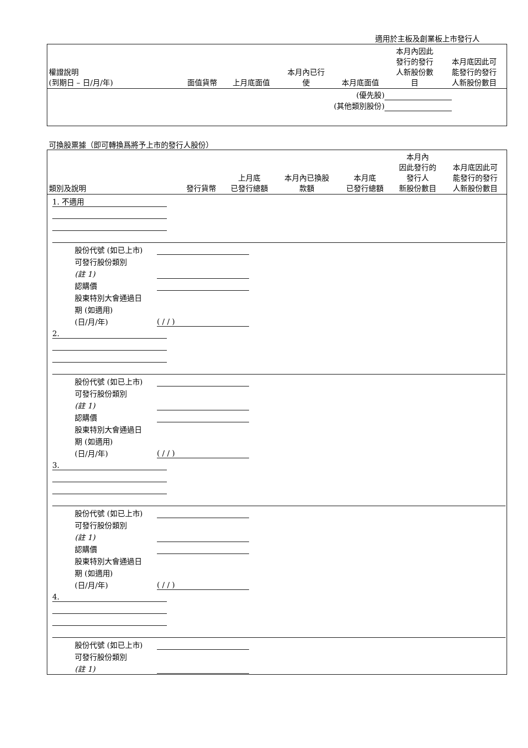適用於主板及創業板上市發行人
| 權證說明 (到期日 – 日/月/年) | 面值貨幣 | 上月底面值 | 本月內已行 使 | 本月底面值 | 本月內因此 發行的發行 人新股份數 目 | 本月底因此可 能發行的發行 人新股份數目 |
| --- | --- | --- | --- | --- | --- | --- |
| (優先股) (其他類別股份) | | | | | | |
可換股票據（即可轉換爲將予上市的發行人股份）
| 類別及說明 | 發行貨幣 | 上月底 已發行總額 | 本月內已換股 款額 | 本月底 已發行總額 | 本月內 因此發行的 發行人 新股份數目 | 本月底因此可 能發行的發行 人新股份數目 |
| --- | --- | --- | --- | --- | --- | --- |
| 1. 不適用 股份代號 (如已上市) 可發行股份類別 (註 1) 認購價 股東特別大會通過日 期 (如適用) (日/月/年) ( / / ) 2. 股份代號 (如已上市) 可發行股份類別 (註 1) 認購價 股東特別大會通過日 期 (如適用) (日/月/年) ( / / ) 3. 股份代號 (如已上市) 可發行股份類別 (註 1) 認購價 股東特別大會通過日 期 (如適用) (日/月/年) ( / / ) 4. 股份代號 (如已上市) 可發行股份類別 (註 1) | | | | | | |